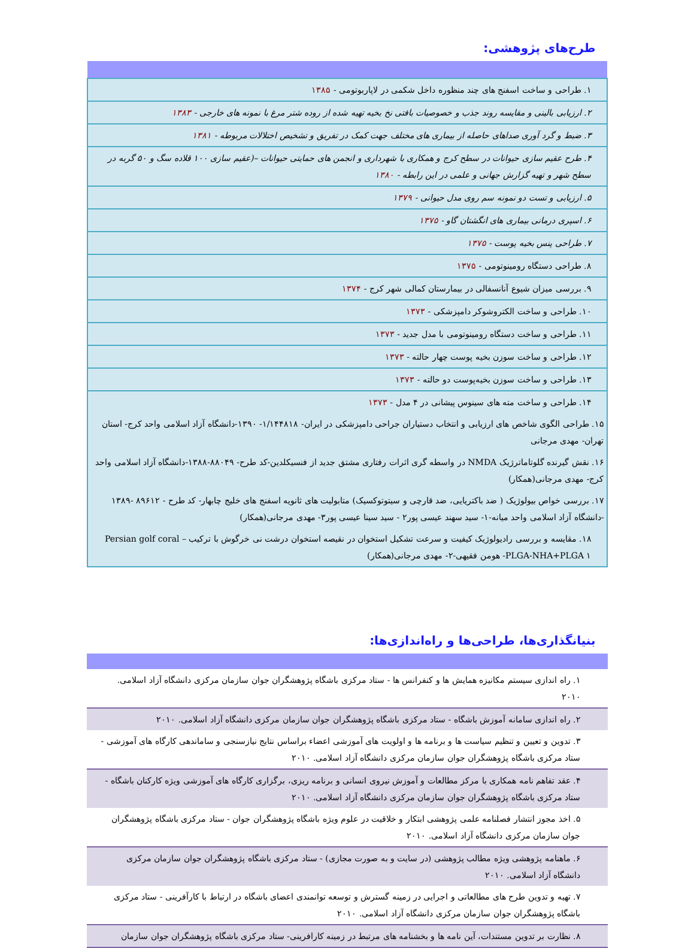طرح‌های پژوهشی:
| ۱. طراحی و ساخت اسفنج های چند منظوره داخل شکمی در لاپاربوتومی - ۱۳۸۵ |
| ۲. ارزیابی بالینی و مقایسه روند جذب و خصوصیات بافتی نخ بخیه تهیه شده از روده شتر مرغ با نمونه های خارجی - ۱۳۸۳ |
| ۳. ضبط و گرد آوری صداهای حاصله از بیماری های مختلف جهت کمک در تفریق و تشخیص اختلالات مربوطه - ۱۳۸۱ |
| ۴. طرح عقیم سازی حیوانات در سطح کرج و همکاری با شهرداری و انجمن های حمایتی حیوانات –(عقیم سازی ۱۰۰ قلاده سگ و ۵۰ گربه در سطح شهر و تهیه گزارش جهانی و علمی در این رابطه - ۱۳۸۰ |
| ۵. ارزیابی و تست دو نمونه سم روی مدل حیوانی - ۱۳۷۹ |
| ۶. اسپری درمانی بیماری های انگشتان گاو - ۱۳۷۵ |
| ۷. طراحی پنس بخیه پوست - ۱۳۷۵ |
| ۸. طراحی دستگاه رومینوتومی - ۱۳۷۵ |
| ۹. بررسی میزان شیوع آنانسفالی در بیمارستان کمالی شهر کرج - ۱۳۷۴ |
| ۱۰. طراحی و ساخت الکتروشوکر دامپزشکی - ۱۳۷۳ |
| ۱۱. طراحی و ساخت دستگاه رومینوتومی با مدل جدید - ۱۳۷۳ |
| ۱۲. طراحی و ساخت سوزن بخیه پوست چهار حالته - ۱۳۷۳ |
| ۱۳. طراحی و ساخت سوزن بخیه‌پوست دو حالته - ۱۳۷۳ |
| ۱۴. طراحی و ساخت مته های سینوس پیشانی در ۴ مدل - ۱۳۷۳ |
| ۱۵. طراحی الگوی شاخص های ارزیابی و انتخاب دستیاران جراحی دامپزشکی در ایران- ۱/۱۴۴۸۱۸- ۱۳۹۰-دانشگاه آزاد اسلامی واحد کرج- استان تهران- مهدی مرجانی |
| ۱۶. نقش گیرنده گلوتاماترژیک NMDA در واسطه گری اثرات رفتاری مشتق جدید از فنسیکلدین-کد طرح- ۸۸۰۴۹-۱۳۸۸-دانشگاه آزاد اسلامی واحد کرج- مهدی مرجانی(همکار) |
| ۱۷. بررسی خواص بیولوژیک ( ضد باکتریایی، ضد قارچی و سیتوتوکسیک) متابولیت های ثانویه اسفنج های خلیج چابهار- کد طرح - ۸۹۶۱۲ -۱۳۸۹ -دانشگاه آزاد اسلامی واحد میانه-۱- سید سهند عیسی پور۲ - سید سینا عیسی پور۳- مهدی مرجانی(همکار) |
| ۱۸. مقایسه و بررسی رادیولوژیک کیفیت و سرعت تشکیل استخوان در نقیصه استخوان درشت نی خرگوش با ترکیب Persian golf coral –PLGA-NHA+PLGA ۱- هومن فقیهی-۲- مهدی مرجانی(همکار) |
بنیانگذاری‌ها، طراحی‌ها و راه‌اندازی‌ها:
| ۱. راه اندازی سیستم مکانیزه همایش ها و کنفرانس ها - ستاد مرکزی باشگاه پژوهشگران جوان سازمان مرکزی دانشگاه آزاد اسلامی. ۲۰۱۰ |
| ۲. راه اندازی سامانه آموزش باشگاه - ستاد مرکزی باشگاه پژوهشگران جوان سازمان مرکزی دانشگاه آزاد اسلامی. ۲۰۱۰ |
| ۳. تدوین و تعیین و تنظیم سیاست ها و برنامه ها و اولویت های آموزشی اعضاء براساس نتایج نیازسنجی و ساماندهی کارگاه های آموزشی - ستاد مرکزی باشگاه پژوهشگران جوان سازمان مرکزی دانشگاه آزاد اسلامی. ۲۰۱۰ |
| ۴. عقد تفاهم نامه همکاری با مرکز مطالعات و آموزش نیروی انسانی و برنامه ریزی، برگزاری کارگاه های آموزشی ویژه کارکنان باشگاه - ستاد مرکزی باشگاه پژوهشگران جوان سازمان مرکزی دانشگاه آزاد اسلامی. ۲۰۱۰ |
| ۵. اخذ مجوز انتشار فصلنامه علمی پژوهشی ابتکار و خلاقیت در علوم ویژه باشگاه پژوهشگران جوان - ستاد مرکزی باشگاه پژوهشگران جوان سازمان مرکزی دانشگاه آزاد اسلامی. ۲۰۱۰ |
| ۶. ماهنامه پژوهشی ویژه مطالب پژوهشی (در سایت و به صورت مجازی) - ستاد مرکزی باشگاه پژوهشگران جوان سازمان مرکزی دانشگاه آزاد اسلامی. ۲۰۱۰ |
| ۷. تهیه و تدوین طرح های مطالعاتی و اجرایی در زمینه گسترش و توسعه توانمندی اعضای باشگاه در ارتباط با کارآفرینی - ستاد مرکزی باشگاه پژوهشگران جوان سازمان مرکزی دانشگاه آزاد اسلامی. ۲۰۱۰ |
| ۸. نظارت بر تدوین مستندات، آین نامه ها و بخشنامه های مرتبط در زمینه کارافرینی- ستاد مرکزی باشگاه پژوهشگران جوان سازمان |